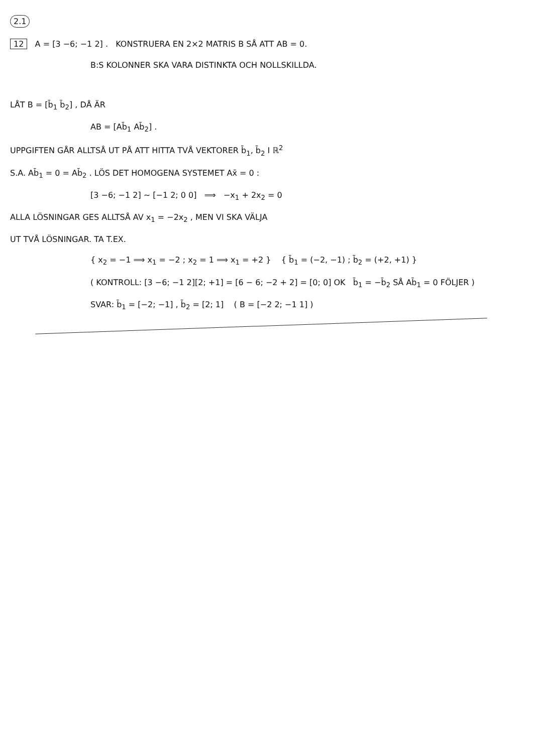2.1
12 A = [3 −6; −1 2] . KONSTRUERA EN 2×2 MATRIS B SÅ ATT AB = 0.
B:S KOLONNER SKA VARA DISTINKTA OCH NOLLSKILLDA.
LÅT B = [b̄<sub>1</sub> b̄<sub>2</sub>] , DÅ ÄR
AB = [Ab̄<sub>1</sub> Ab̄<sub>2</sub>] .
UPPGIFTEN GÅR ALLTSÅ UT PÅ ATT HITTA TVÅ VEKTORER b̄<sub>1</sub>, b̄<sub>2</sub> I ℝ<sup>2</sup>
S.A. Ab̄<sub>1</sub> = 0 = Ab̄<sub>2</sub> . LÖS DET HOMOGENA SYSTEMET Ax̄ = 0 :
[3 −6; −1 2] ~ [−1 2; 0 0] ⟹ −x<sub>1</sub> + 2x<sub>2</sub> = 0
ALLA LÖSNINGAR GES ALLTSÅ AV x<sub>1</sub> = −2x<sub>2</sub> , MEN VI SKA VÄLJA
UT TVÅ LÖSNINGAR. TA T.EX.
{ x<sub>2</sub> = −1 ⟹ x<sub>1</sub> = −2 ; x<sub>2</sub> = 1 ⟹ x<sub>1</sub> = +2 } { b̄<sub>1</sub> = (−2, −1) ; b̄<sub>2</sub> = (+2, +1) }
( KONTROLL: [3 −6; −1 2][2; +1] = [6 − 6; −2 + 2] = [0; 0] OK b̄<sub>1</sub> = −b̄<sub>2</sub> SÅ Ab̄<sub>1</sub> = 0 FÖLJER )
SVAR: b̄<sub>1</sub> = [−2; −1] , b̄<sub>2</sub> = [2; 1] ( B = [−2 2; −1 1] )